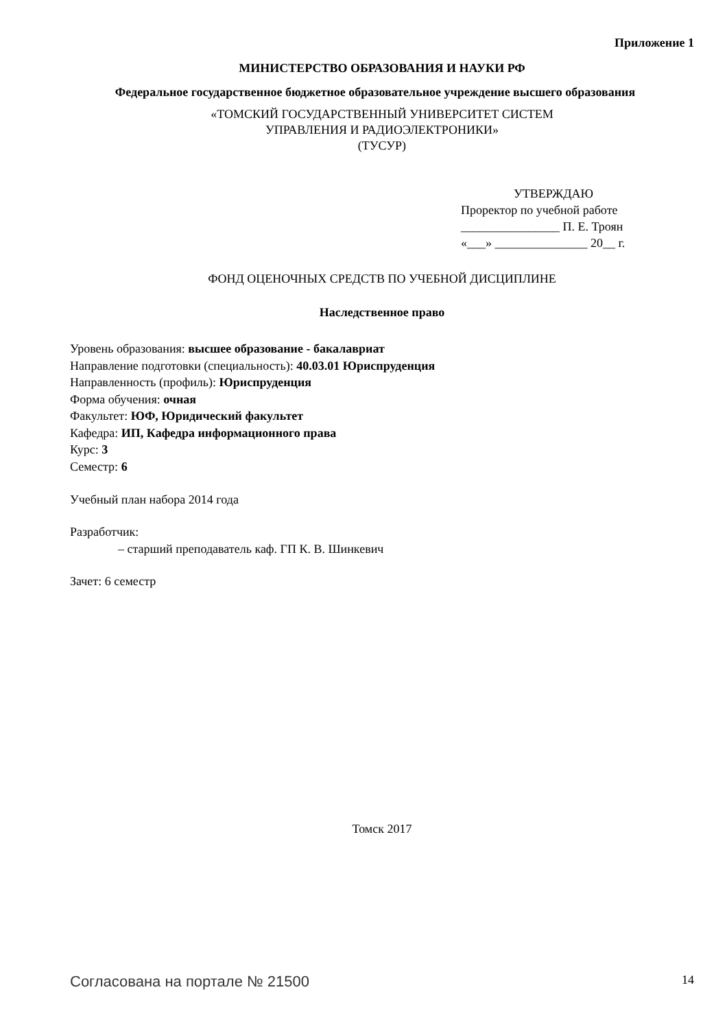Приложение 1
МИНИСТЕРСТВО ОБРАЗОВАНИЯ И НАУКИ РФ
Федеральное государственное бюджетное образовательное учреждение высшего образования
«ТОМСКИЙ ГОСУДАРСТВЕННЫЙ УНИВЕРСИТЕТ СИСТЕМ
УПРАВЛЕНИЯ И РАДИОЭЛЕКТРОНИКИ»
(ТУСУР)
УТВЕРЖДАЮ
Проректор по учебной работе
________________ П. Е. Троян
«___» _______________ 20__ г.
ФОНД ОЦЕНОЧНЫХ СРЕДСТВ ПО УЧЕБНОЙ ДИСЦИПЛИНЕ
Наследственное право
Уровень образования: высшее образование - бакалавриат
Направление подготовки (специальность): 40.03.01 Юриспруденция
Направленность (профиль): Юриспруденция
Форма обучения: очная
Факультет: ЮФ, Юридический факультет
Кафедра: ИП, Кафедра информационного права
Курс: 3
Семестр: 6
Учебный план набора 2014 года
Разработчик:
– старший преподаватель каф. ГП К. В. Шинкевич
Зачет: 6 семестр
Томск 2017
Согласована на портале № 21500 14